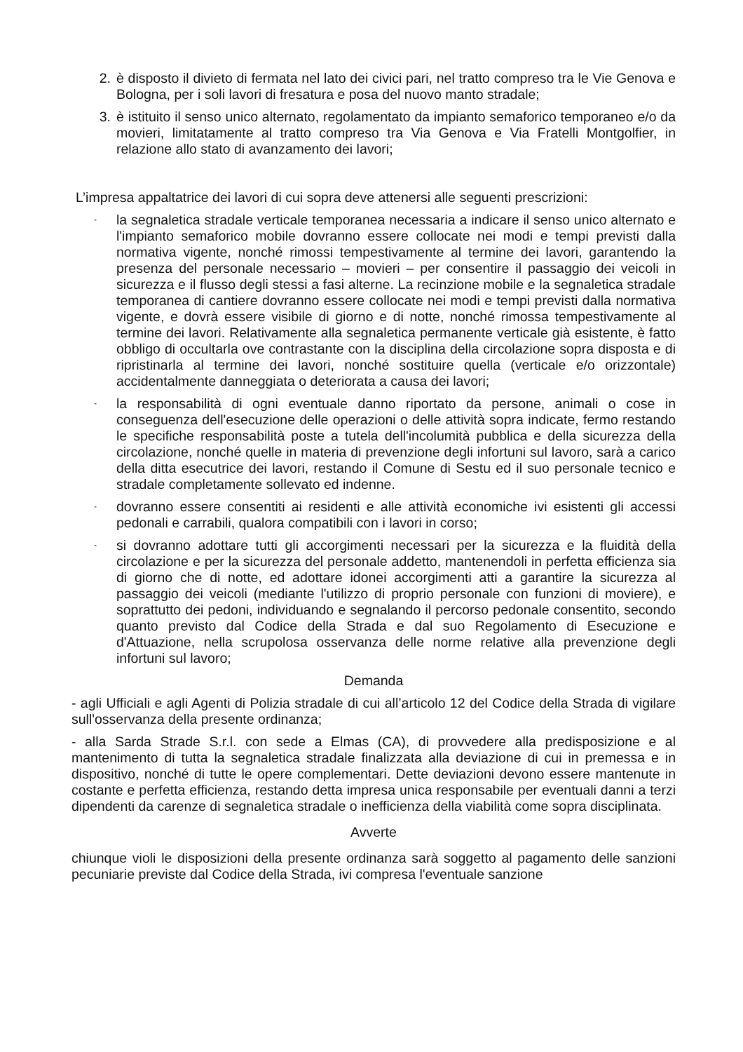2. è disposto il divieto di fermata nel lato dei civici pari, nel tratto compreso tra le Vie Genova e Bologna, per i soli lavori di fresatura e posa del nuovo manto stradale;
3. è istituito il senso unico alternato, regolamentato da impianto semaforico temporaneo e/o da movieri, limitatamente al tratto compreso tra Via Genova e Via Fratelli Montgolfier, in relazione allo stato di avanzamento dei lavori;
L’impresa appaltatrice dei lavori di cui sopra deve attenersi alle seguenti prescrizioni:
- la segnaletica stradale verticale temporanea necessaria a indicare il senso unico alternato e l'impianto semaforico mobile dovranno essere collocate nei modi e tempi previsti dalla normativa vigente, nonché rimossi tempestivamente al termine dei lavori, garantendo la presenza del personale necessario – movieri – per consentire il passaggio dei veicoli in sicurezza e il flusso degli stessi a fasi alterne. La recinzione mobile e la segnaletica stradale temporanea di cantiere dovranno essere collocate nei modi e tempi previsti dalla normativa vigente, e dovrà essere visibile di giorno e di notte, nonché rimossa tempestivamente al termine dei lavori. Relativamente alla segnaletica permanente verticale già esistente, è fatto obbligo di occultarla ove contrastante con la disciplina della circolazione sopra disposta e di ripristinarla al termine dei lavori, nonché sostituire quella (verticale e/o orizzontale) accidentalmente danneggiata o deteriorata a causa dei lavori;
- la responsabilità di ogni eventuale danno riportato da persone, animali o cose in conseguenza dell'esecuzione delle operazioni o delle attività sopra indicate, fermo restando le specifiche responsabilità poste a tutela dell'incolumità pubblica e della sicurezza della circolazione, nonché quelle in materia di prevenzione degli infortuni sul lavoro, sarà a carico della ditta esecutrice dei lavori, restando il Comune di Sestu ed il suo personale tecnico e stradale completamente sollevato ed indenne.
- dovranno essere consentiti ai residenti e alle attività economiche ivi esistenti gli accessi pedonali e carrabili, qualora compatibili con i lavori in corso;
- si dovranno adottare tutti gli accorgimenti necessari per la sicurezza e la fluidità della circolazione e per la sicurezza del personale addetto, mantenendoli in perfetta efficienza sia di giorno che di notte, ed adottare idonei accorgimenti atti a garantire la sicurezza al passaggio dei veicoli (mediante l'utilizzo di proprio personale con funzioni di moviere), e soprattutto dei pedoni, individuando e segnalando il percorso pedonale consentito, secondo quanto previsto dal Codice della Strada e dal suo Regolamento di Esecuzione e d'Attuazione, nella scrupolosa osservanza delle norme relative alla prevenzione degli infortuni sul lavoro;
Demanda
- agli Ufficiali e agli Agenti di Polizia stradale di cui all’articolo 12 del Codice della Strada di vigilare sull'osservanza della presente ordinanza;
- alla Sarda Strade S.r.l. con sede a Elmas (CA), di provvedere alla predisposizione e al mantenimento di tutta la segnaletica stradale finalizzata alla deviazione di cui in premessa e in dispositivo, nonché di tutte le opere complementari. Dette deviazioni devono essere mantenute in costante e perfetta efficienza, restando detta impresa unica responsabile per eventuali danni a terzi dipendenti da carenze di segnaletica stradale o inefficienza della viabilità come sopra disciplinata.
Avverte
chiunque violi le disposizioni della presente ordinanza sarà soggetto al pagamento delle sanzioni pecuniarie previste dal Codice della Strada, ivi compresa l'eventuale sanzione